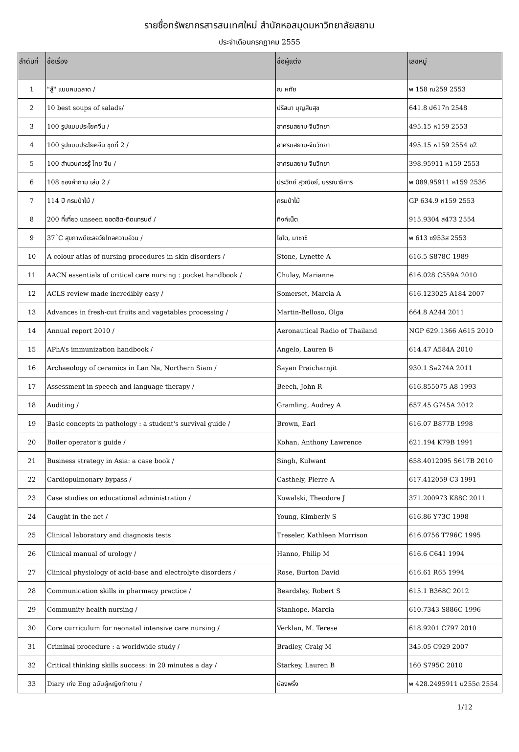รายชื่อทรัพยากรสารสนเทศใหม่ สำนักหอสมุดมหาวิทยาลัยสยาม
ประจำเดือนกรกฎาคม 2555
| ลำดับที่ | ชื่อเรื่อง | ชื่อผู้แต่ง | เลขหมู่ |
| --- | --- | --- | --- |
| 1 | "สู้" แบบคนฉลาด / | ณ หทัย | พ 158 ณ259 2553 |
| 2 | 10 best soups of salads/ | ปริสนา บุญสินสุข | 641.8 ป617ท 2548 |
| 3 | 100 รูปแบบประโยคจีน / | อาศรมสยาม-จีนวิทยา | 495.15 ห159 2553 |
| 4 | 100 รูปแบบประโยคจีน ชุดที่ 2 / | อาศรมสยาม-จีนวิทยา | 495.15 ห159 2554 ช2 |
| 5 | 100 สำนวนควรรู้ ไทย-จีน / | อาศรมสยาม-จีนวิทยา | 398.95911 ห159 2553 |
| 6 | 108 ซองคำถาม เล่ม 2 / | ประวิทย์ สุวณิชย์, บรรณาธิการ | พ 089.95911 ห159 2536 |
| 7 | 114 ปี กรมป่าไม้ / | กรมป่าไม้ | GP 634.9 ห159 2553 |
| 8 | 200 ที่เที่ยว unseen ยอดฮิต-ติดแทรนด์ / | ทิงค์เน็ต | 915.9304 ส473 2554 |
| 9 | 37˚C สุขภาพดีชะลอวัยไกลความอ้วน / | ไซโต, มาซาชิ | พ 613 ซ953ส 2553 |
| 10 | A colour atlas of nursing procedures in skin disorders / | Stone, Lynette A | 616.5 S878C 1989 |
| 11 | AACN essentials of critical care nursing : pocket handbook / | Chulay, Marianne | 616.028 C559A 2010 |
| 12 | ACLS review made incredibly easy / | Somerset, Marcia A | 616.123025 A184 2007 |
| 13 | Advances in fresh-cut fruits and vagetables processing / | Martin-Belloso, Olga | 664.8 A244 2011 |
| 14 | Annual report 2010 / | Aeronautical Radio of Thailand | NGP 629.1366 A615 2010 |
| 15 | APhA’s immunization handbook / | Angelo, Lauren B | 614.47 A584A 2010 |
| 16 | Archaeology of ceramics in Lan Na, Northern Siam / | Sayan Praicharnjit | 930.1 Sa274A 2011 |
| 17 | Assessment in speech and language therapy / | Beech, John R | 616.855075 A8 1993 |
| 18 | Auditing / | Gramling, Audrey A | 657.45 G745A 2012 |
| 19 | Basic concepts in pathology : a student's survival guide / | Brown, Earl | 616.07 B877B 1998 |
| 20 | Boiler operator's guide / | Kohan, Anthony Lawrence | 621.194 K79B 1991 |
| 21 | Business strategy in Asia: a case book / | Singh, Kulwant | 658.4012095 S617B 2010 |
| 22 | Cardiopulmonary bypass / | Casthely, Pierre A | 617.412059 C3 1991 |
| 23 | Case studies on educational administration / | Kowalski, Theodore J | 371.200973 K88C 2011 |
| 24 | Caught in the net / | Young, Kimberly S | 616.86 Y73C 1998 |
| 25 | Clinical laboratory and diagnosis tests | Treseler, Kathleen Morrison | 616.0756 T796C 1995 |
| 26 | Clinical manual of urology / | Hanno, Philip M | 616.6 C641 1994 |
| 27 | Clinical physiology of acid-base and electrolyte disorders / | Rose, Burton David | 616.61 R65 1994 |
| 28 | Communication skills in pharmacy practice / | Beardsley, Robert S | 615.1 B368C 2012 |
| 29 | Community health nursing / | Stanhope, Marcia | 610.7343 S886C 1996 |
| 30 | Core curriculum for neonatal intensive care nursing / | Verklan, M. Terese | 618.9201 C797 2010 |
| 31 | Criminal procedure : a worldwide study / | Bradley, Craig M | 345.05 C929 2007 |
| 32 | Critical thinking skills success: in 20 minutes a day / | Starkey, Lauren B | 160 S795C 2010 |
| 33 | Diary เก่ง Eng ฉบับผู้หญิงทำงาน / | น้องพริ้ง | พ 428.2495911 น255ด 2554 |
1/12